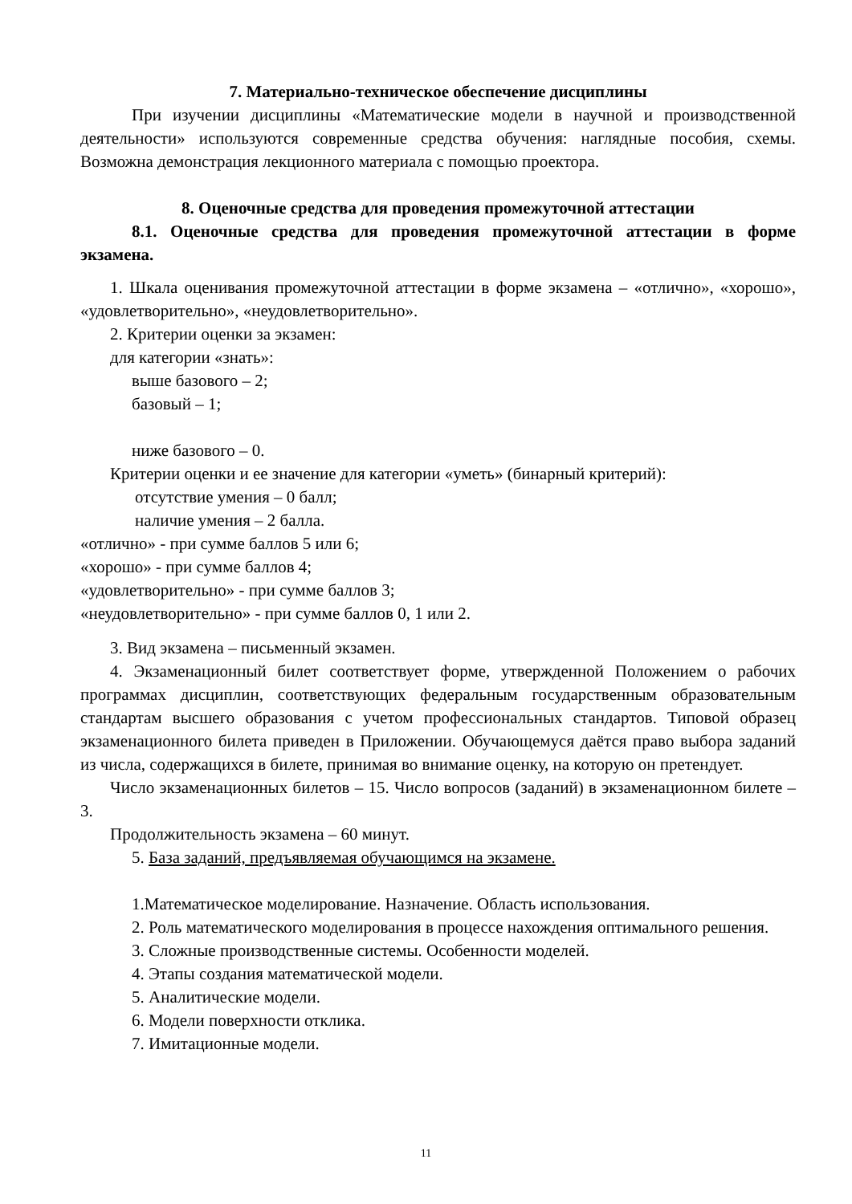7. Материально-техническое обеспечение дисциплины
При изучении дисциплины «Математические модели в научной и производственной деятельности» используются современные средства обучения: наглядные пособия, схемы. Возможна демонстрация лекционного материала с помощью проектора.
8. Оценочные средства для проведения промежуточной аттестации
8.1. Оценочные средства для проведения промежуточной аттестации в форме экзамена.
1. Шкала оценивания промежуточной аттестации в форме экзамена – «отлично», «хорошо», «удовлетворительно», «неудовлетворительно».
2. Критерии оценки за экзамен:
для категории «знать»:
выше базового – 2;
базовый – 1;
ниже базового – 0.
Критерии оценки и ее значение для категории «уметь» (бинарный критерий):
отсутствие умения – 0 балл;
наличие умения – 2 балла.
«отлично» - при сумме баллов 5 или 6;
«хорошо» - при сумме баллов 4;
«удовлетворительно» - при сумме баллов 3;
«неудовлетворительно» - при сумме баллов 0, 1 или 2.
3. Вид экзамена – письменный экзамен.
4. Экзаменационный билет соответствует форме, утвержденной Положением о рабочих программах дисциплин, соответствующих федеральным государственным образовательным стандартам высшего образования с учетом профессиональных стандартов. Типовой образец экзаменационного билета приведен в Приложении. Обучающемуся даётся право выбора заданий из числа, содержащихся в билете, принимая во внимание оценку, на которую он претендует.
Число экзаменационных билетов – 15. Число вопросов (заданий) в экзаменационном билете – 3.
Продолжительность экзамена – 60 минут.
5. База заданий, предъявляемая обучающимся на экзамене.
1.Математическое моделирование. Назначение. Область использования.
2. Роль математического моделирования в процессе нахождения оптимального решения.
3. Сложные производственные системы. Особенности моделей.
4. Этапы создания математической модели.
5. Аналитические модели.
6. Модели поверхности отклика.
7. Имитационные модели.
11